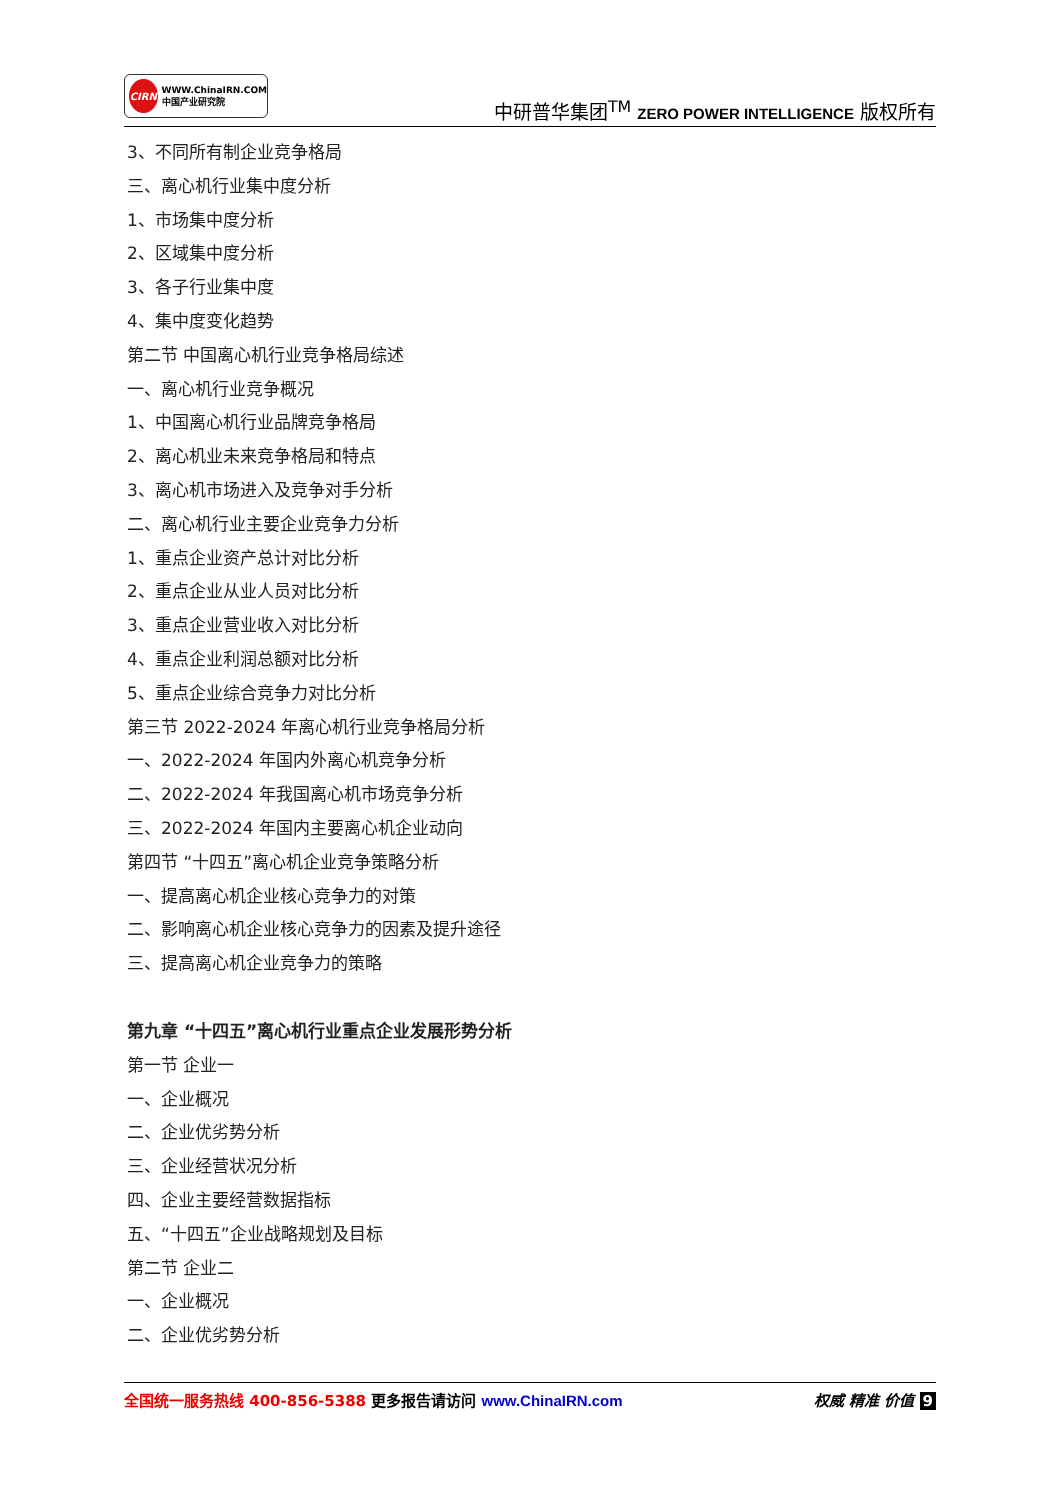CIRN WWW.ChinaIRN.COM
中国产业研究院
中研普华集团<sup>TM</sup> ZERO POWER INTELLIGENCE 版权所有
3、不同所有制企业竞争格局
三、离心机行业集中度分析
1、市场集中度分析
2、区域集中度分析
3、各子行业集中度
4、集中度变化趋势
第二节 中国离心机行业竞争格局综述
一、离心机行业竞争概况
1、中国离心机行业品牌竞争格局
2、离心机业未来竞争格局和特点
3、离心机市场进入及竞争对手分析
二、离心机行业主要企业竞争力分析
1、重点企业资产总计对比分析
2、重点企业从业人员对比分析
3、重点企业营业收入对比分析
4、重点企业利润总额对比分析
5、重点企业综合竞争力对比分析
第三节 2022-2024 年离心机行业竞争格局分析
一、2022-2024 年国内外离心机竞争分析
二、2022-2024 年我国离心机市场竞争分析
三、2022-2024 年国内主要离心机企业动向
第四节 “十四五”离心机企业竞争策略分析
一、提高离心机企业核心竞争力的对策
二、影响离心机企业核心竞争力的因素及提升途径
三、提高离心机企业竞争力的策略
第九章 “十四五”离心机行业重点企业发展形势分析
第一节 企业一
一、企业概况
二、企业优劣势分析
三、企业经营状况分析
四、企业主要经营数据指标
五、“十四五”企业战略规划及目标
第二节 企业二
一、企业概况
二、企业优劣势分析
全国统一服务热线 400-856-5388 更多报告请访问 www.ChinaIRN.com
权威 精准 价值 9